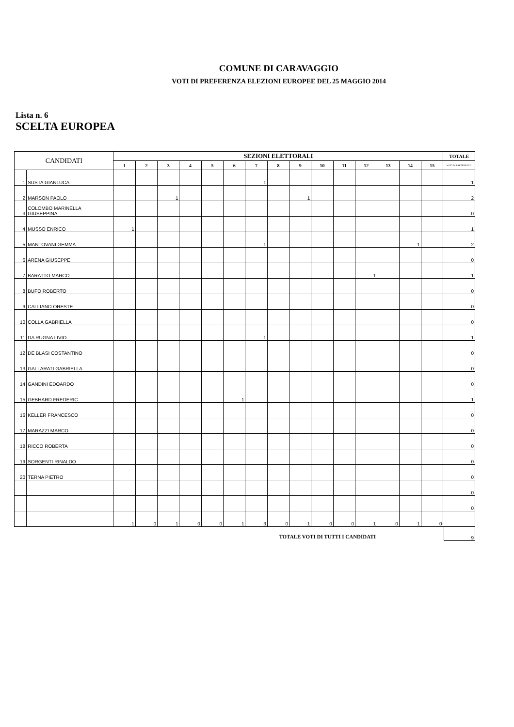COMUNE DI CARAVAGGIO
VOTI DI PREFERENZA ELEZIONI EUROPEE DEL 25 MAGGIO 2014
Lista n. 6
SCELTA EUROPEA
| CANDIDATI | | SEZIONI ELETTORALI | | | | | | | | | | | | | | | TOTALE |
| --- | --- | --- | --- | --- | --- | --- | --- | --- | --- | --- | --- | --- | --- | --- | --- | --- | --- |
| | | 1 | 2 | 3 | 4 | 5 | 6 | 7 | 8 | 9 | 10 | 11 | 12 | 13 | 14 | 15 | VOTI DI PREFERENZA |
| 1 | SUSTA GIANLUCA | | | | | | | 1 | | | | | | | | | 1 |
| 2 | MARSON PAOLO | | | 1 | | | | | | 1 | | | | | | | 2 |
| 3 | COLOMBO MARINELLA GIUSEPPINA | | | | | | | | | | | | | | | | 0 |
| 4 | MUSSO ENRICO | 1 | | | | | | | | | | | | | | | 1 |
| 5 | MANTOVANI GEMMA | | | | | | | 1 | | | | | | | 1 | | 2 |
| 6 | ARENA GIUSEPPE | | | | | | | | | | | | | | | | 0 |
| 7 | BARATTO MARCO | | | | | | | | | | | | 1 | | | | 1 |
| 8 | BUFO ROBERTO | | | | | | | | | | | | | | | | 0 |
| 9 | CALLIANO ORESTE | | | | | | | | | | | | | | | | 0 |
| 10 | COLLA GABRIELLA | | | | | | | | | | | | | | | | 0 |
| 11 | DA RUGNA LIVIO | | | | | | | 1 | | | | | | | | | 1 |
| 12 | DE BLASI COSTANTINO | | | | | | | | | | | | | | | | 0 |
| 13 | GALLARATI GABRIELLA | | | | | | | | | | | | | | | | 0 |
| 14 | GANDINI EDOARDO | | | | | | | | | | | | | | | | 0 |
| 15 | GEBHARD FREDERIC | | | | | | 1 | | | | | | | | | | 1 |
| 16 | KELLER FRANCESCO | | | | | | | | | | | | | | | | 0 |
| 17 | MARAZZI MARCO | | | | | | | | | | | | | | | | 0 |
| 18 | RICCO ROBERTA | | | | | | | | | | | | | | | | 0 |
| 19 | SORGENTI RINALDO | | | | | | | | | | | | | | | | 0 |
| 20 | TERNA PIETRO | | | | | | | | | | | | | | | | 0 |
| | | | | | | | | | | | | | | | | | 0 |
| | | | | | | | | | | | | | | | | | 0 |
| | | 1 | 0 | 1 | 0 | 0 | 1 | 3 | 0 | 1 | 0 | 0 | 1 | 0 | 1 | 0 | |
TOTALE VOTI DI TUTTI I CANDIDATI
9